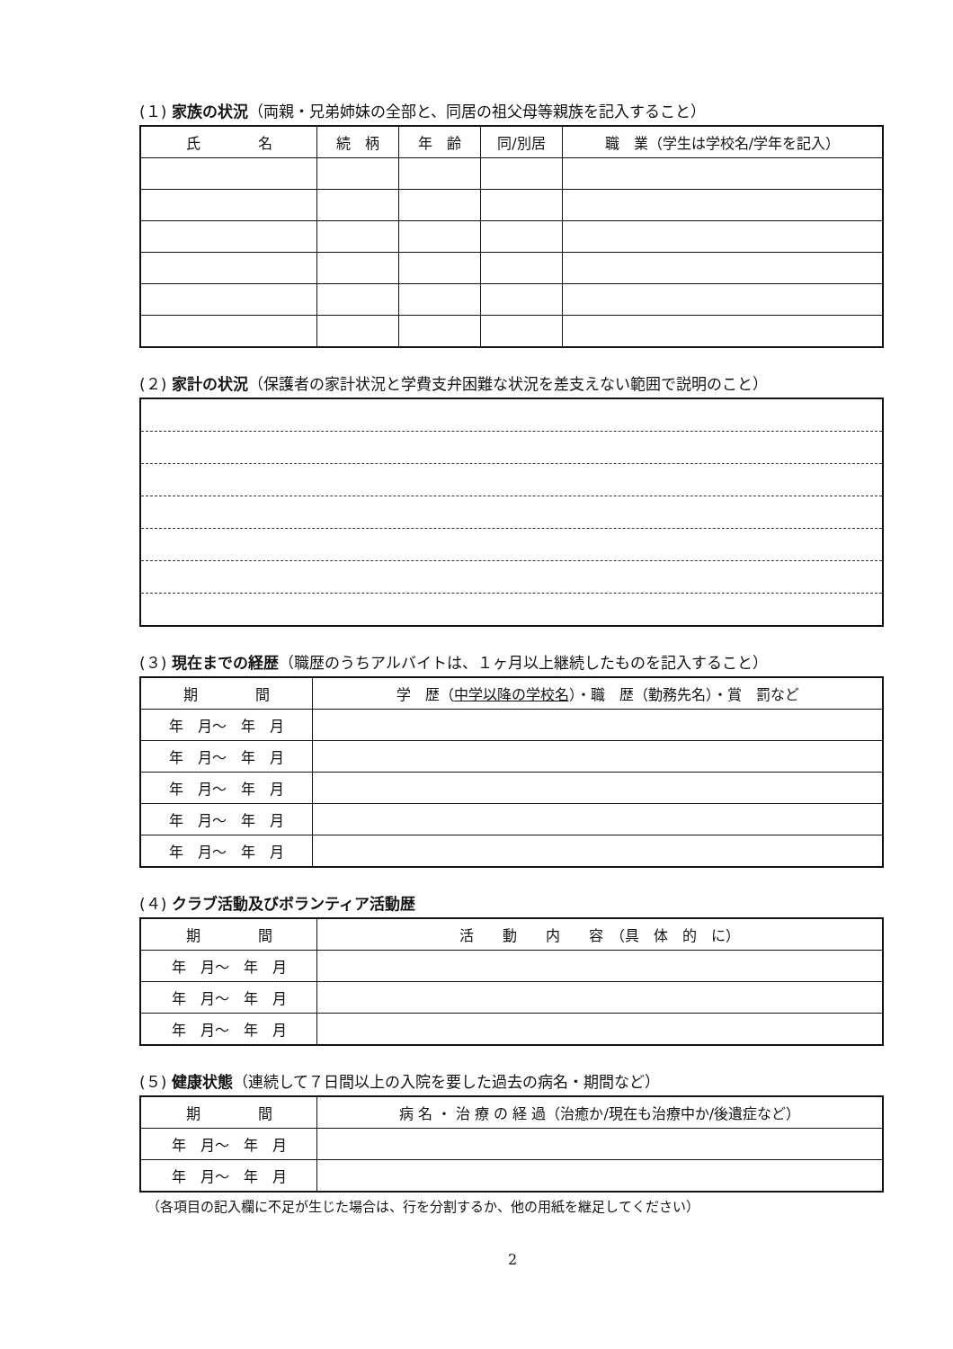(１) 家族の状況（両親・兄弟姉妹の全部と、同居の祖父母等親族を記入すること）
| 氏 名 | 続 柄 | 年 齢 | 同/別居 | 職 業（学生は学校名/学年を記入） |
| --- | --- | --- | --- | --- |
(２) 家計の状況（保護者の家計状況と学費支弁困難な状況を差支えない範囲で説明のこと）
(３) 現在までの経歴（職歴のうちアルバイトは、１ヶ月以上継続したものを記入すること）
| 期 間 | 学 歴（ 中学以降の学校名 ）・職 歴（勤務先名）・賞 罰など |
| --- | --- |
| 年 月～ 年 月 | |
| 年 月～ 年 月 | |
| 年 月～ 年 月 | |
| 年 月～ 年 月 | |
| 年 月～ 年 月 | |
(４) クラブ活動及びボランティア活動歴
| 期 間 | 活 動 内 容 （具 体 的 に） |
| --- | --- |
| 年 月～ 年 月 | |
| 年 月～ 年 月 | |
| 年 月～ 年 月 | |
(５) 健康状態（連続して７日間以上の入院を要した過去の病名・期間など）
| 期 間 | 病 名 ・ 治 療 の 経 過（治癒か/現在も治療中か/後遺症など） |
| --- | --- |
| 年 月～ 年 月 | |
| 年 月～ 年 月 | |
（各項目の記入欄に不足が生じた場合は、行を分割するか、他の用紙を継足してください）
2